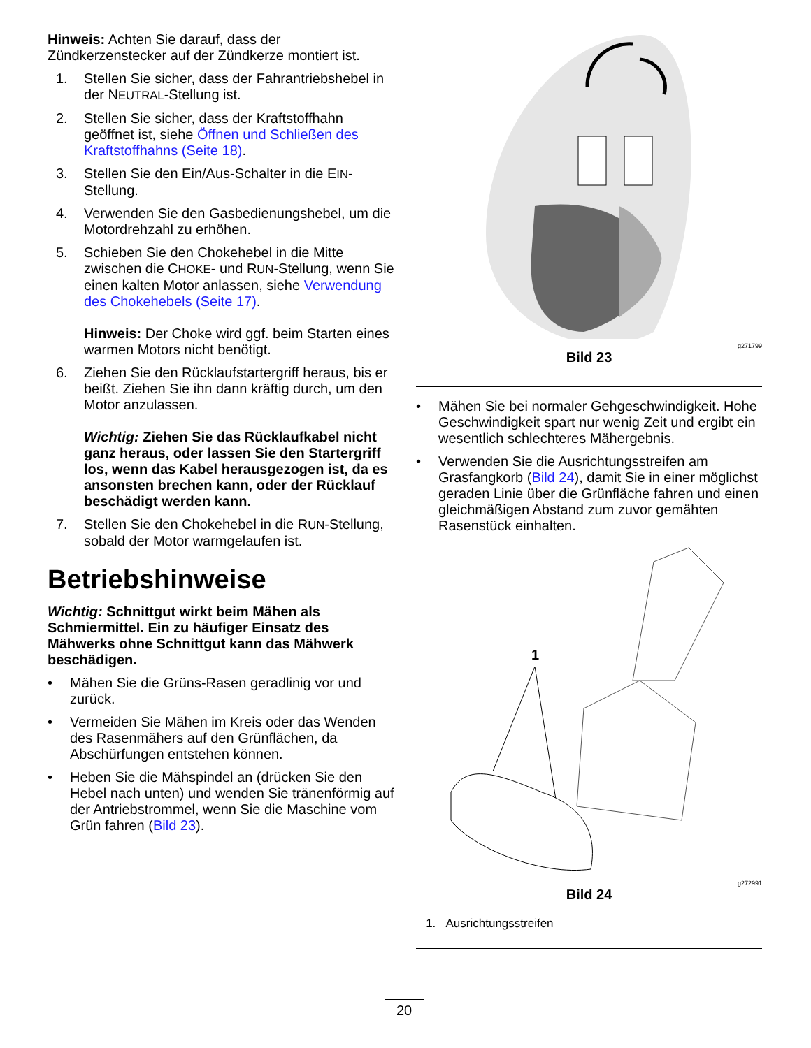Hinweis: Achten Sie darauf, dass der Zündkerzenstecker auf der Zündkerze montiert ist.
1. Stellen Sie sicher, dass der Fahrantriebshebel in der NEUTRAL-Stellung ist.
2. Stellen Sie sicher, dass der Kraftstoffhahn geöffnet ist, siehe Öffnen und Schließen des Kraftstoffhahns (Seite 18).
3. Stellen Sie den Ein/Aus-Schalter in die EIN-Stellung.
4. Verwenden Sie den Gasbedienungshebel, um die Motordrehzahl zu erhöhen.
5. Schieben Sie den Chokehebel in die Mitte zwischen die CHOKE- und RUN-Stellung, wenn Sie einen kalten Motor anlassen, siehe Verwendung des Chokehebels (Seite 17).
Hinweis: Der Choke wird ggf. beim Starten eines warmen Motors nicht benötigt.
6. Ziehen Sie den Rücklaufstartergriff heraus, bis er beißt. Ziehen Sie ihn dann kräftig durch, um den Motor anzulassen.
Wichtig: Ziehen Sie das Rücklaufkabel nicht ganz heraus, oder lassen Sie den Startergriff los, wenn das Kabel herausgezogen ist, da es ansonsten brechen kann, oder der Rücklauf beschädigt werden kann.
7. Stellen Sie den Chokehebel in die RUN-Stellung, sobald der Motor warmgelaufen ist.
Betriebshinweise
Wichtig: Schnittgut wirkt beim Mähen als Schmiermittel. Ein zu häufiger Einsatz des Mähwerks ohne Schnittgut kann das Mähwerk beschädigen.
• Mähen Sie die Grüns-Rasen geradlinig vor und zurück.
• Vermeiden Sie Mähen im Kreis oder das Wenden des Rasenmähers auf den Grünflächen, da Abschürfungen entstehen können.
• Heben Sie die Mähspindel an (drücken Sie den Hebel nach unten) und wenden Sie tränenförmig auf der Antriebstrommel, wenn Sie die Maschine vom Grün fahren (Bild 23).
g271799
Bild 23
• Mähen Sie bei normaler Gehgeschwindigkeit. Hohe Geschwindigkeit spart nur wenig Zeit und ergibt ein wesentlich schlechteres Mähergebnis.
• Verwenden Sie die Ausrichtungsstreifen am Grasfangkorb (Bild 24), damit Sie in einer möglichst geraden Linie über die Grünfläche fahren und einen gleichmäßigen Abstand zum zuvor gemähten Rasenstück einhalten.
1
g272991
Bild 24
1. Ausrichtungsstreifen
20